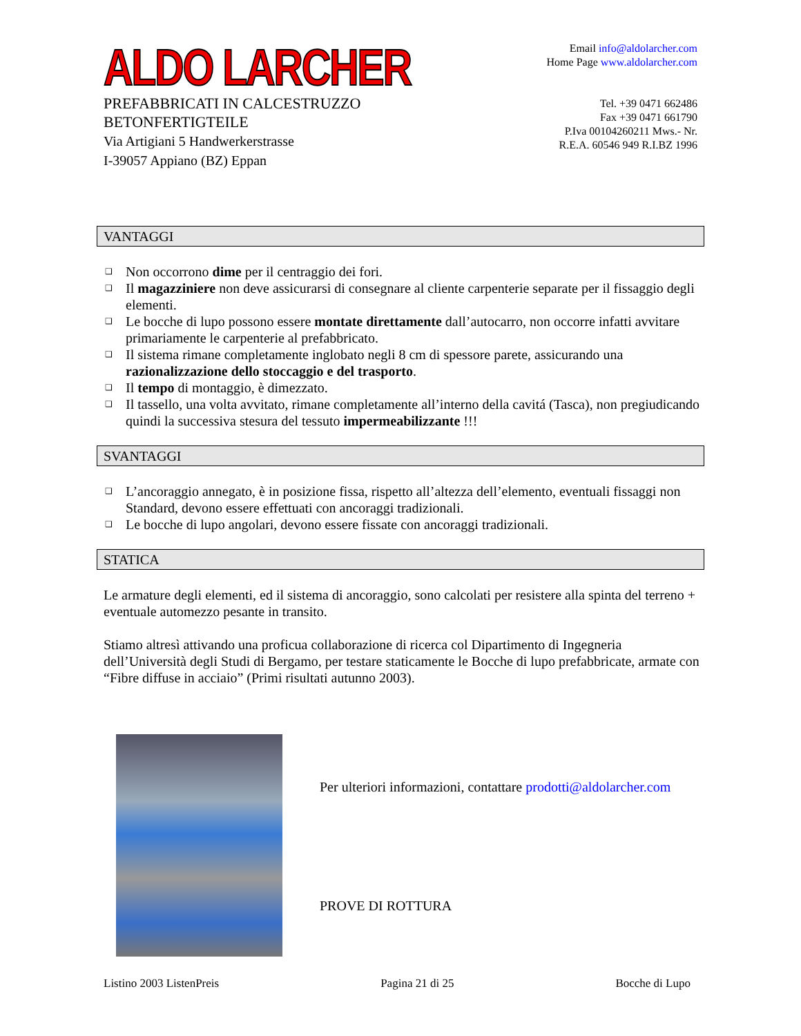ALDO LARCHER
PREFABBRICATI IN CALCESTRUZZO
BETONFERTIGTEILE
Via Artigiani 5 Handwerkerstrasse
I-39057 Appiano (BZ) Eppan
Email info@aldolarcher.com
Home Page www.aldolarcher.com
Tel. +39 0471 662486
Fax +39 0471 661790
P.Iva 00104260211 Mws.- Nr.
R.E.A. 60546 949 R.I.BZ 1996
VANTAGGI
❑ Non occorrono dime per il centraggio dei fori.
❑ Il magazziniere non deve assicurarsi di consegnare al cliente carpenterie separate per il fissaggio degli elementi.
❑ Le bocche di lupo possono essere montate direttamente dall’autocarro, non occorre infatti avvitare primariamente le carpenterie al prefabbricato.
❑ Il sistema rimane completamente inglobato negli 8 cm di spessore parete, assicurando una razionalizzazione dello stoccaggio e del trasporto.
❑ Il tempo di montaggio, è dimezzato.
❑ Il tassello, una volta avvitato, rimane completamente all’interno della cavitá (Tasca), non pregiudicando quindi la successiva stesura del tessuto impermeabilizzante !!!
SVANTAGGI
❑ L’ancoraggio annegato, è in posizione fissa, rispetto all’altezza dell’elemento, eventuali fissaggi non Standard, devono essere effettuati con ancoraggi tradizionali.
❑ Le bocche di lupo angolari, devono essere fissate con ancoraggi tradizionali.
STATICA
Le armature degli elementi, ed il sistema di ancoraggio, sono calcolati per resistere alla spinta del terreno + eventuale automezzo pesante in transito.
Stiamo altresì attivando una proficua collaborazione di ricerca col Dipartimento di Ingegneria dell’Università degli Studi di Bergamo, per testare staticamente le Bocche di lupo prefabbricate, armate con “Fibre diffuse in acciaio” (Primi risultati autunno 2003).
Per ulteriori informazioni, contattare prodotti@aldolarcher.com
PROVE DI ROTTURA
Listino 2003 ListenPreis Pagina 21 di 25 Bocche di Lupo